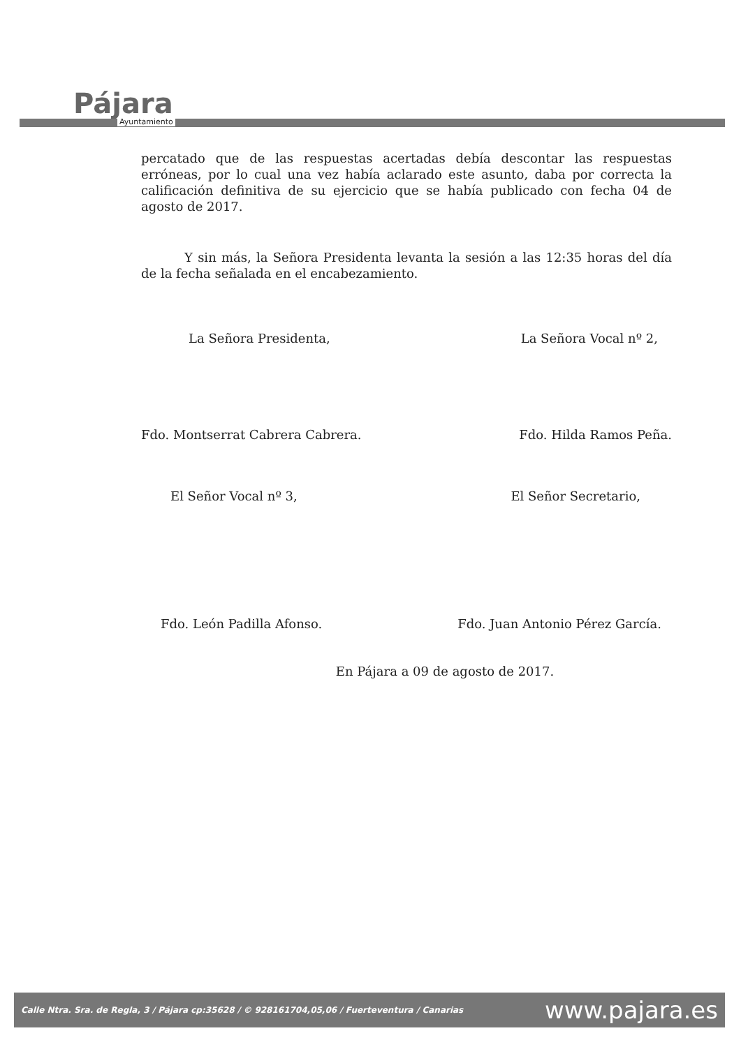Pájara
Ayuntamiento
percatado que de las respuestas acertadas debía descontar las respuestas erróneas, por lo cual una vez había aclarado este asunto, daba por correcta la calificación definitiva de su ejercicio que se había publicado con fecha 04 de agosto de 2017.
Y sin más, la Señora Presidenta levanta la sesión a las 12:35 horas del día de la fecha señalada en el encabezamiento.
La Señora Presidenta, La Señora Vocal nº 2,
Fdo. Montserrat Cabrera Cabrera. Fdo. Hilda Ramos Peña.
El Señor Vocal nº 3, El Señor Secretario,
Fdo. León Padilla Afonso. Fdo. Juan Antonio Pérez García.
En Pájara a 09 de agosto de 2017.
Calle Ntra. Sra. de Regla, 3 / Pájara cp:35628 / © 928161704,05,06 / Fuerteventura / Canarias www.pajara.es